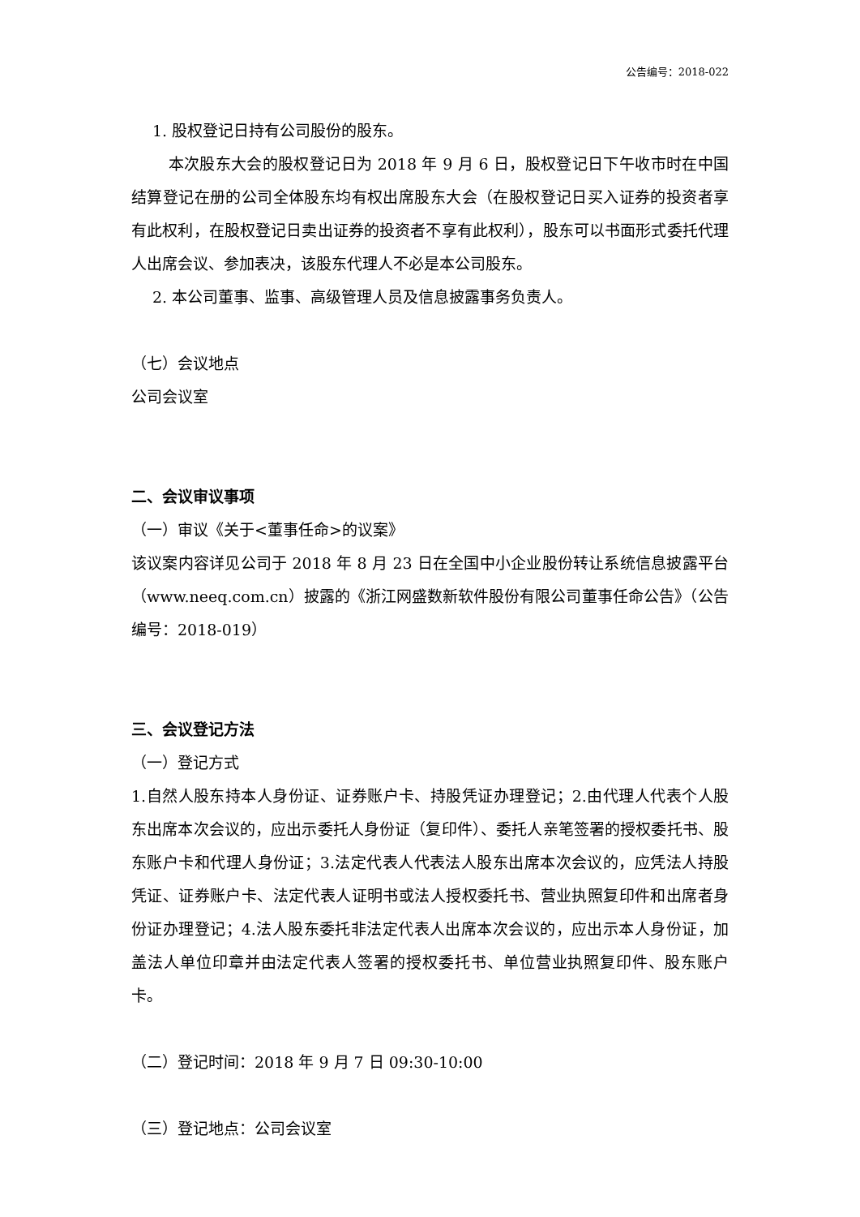公告编号：2018-022
1. 股权登记日持有公司股份的股东。
本次股东大会的股权登记日为 2018 年 9 月 6 日，股权登记日下午收市时在中国结算登记在册的公司全体股东均有权出席股东大会（在股权登记日买入证券的投资者享有此权利，在股权登记日卖出证券的投资者不享有此权利），股东可以书面形式委托代理人出席会议、参加表决，该股东代理人不必是本公司股东。
2. 本公司董事、监事、高级管理人员及信息披露事务负责人。
（七）会议地点
公司会议室
二、会议审议事项
（一）审议《关于<董事任命>的议案》
该议案内容详见公司于 2018 年 8 月 23 日在全国中小企业股份转让系统信息披露平台（www.neeq.com.cn）披露的《浙江网盛数新软件股份有限公司董事任命公告》（公告编号：2018-019）
三、会议登记方法
（一）登记方式
1.自然人股东持本人身份证、证券账户卡、持股凭证办理登记；2.由代理人代表个人股东出席本次会议的，应出示委托人身份证（复印件）、委托人亲笔签署的授权委托书、股东账户卡和代理人身份证；3.法定代表人代表法人股东出席本次会议的，应凭法人持股凭证、证券账户卡、法定代表人证明书或法人授权委托书、营业执照复印件和出席者身份证办理登记；4.法人股东委托非法定代表人出席本次会议的，应出示本人身份证，加盖法人单位印章并由法定代表人签署的授权委托书、单位营业执照复印件、股东账户卡。
（二）登记时间：2018 年 9 月 7 日 09:30-10:00
（三）登记地点：公司会议室